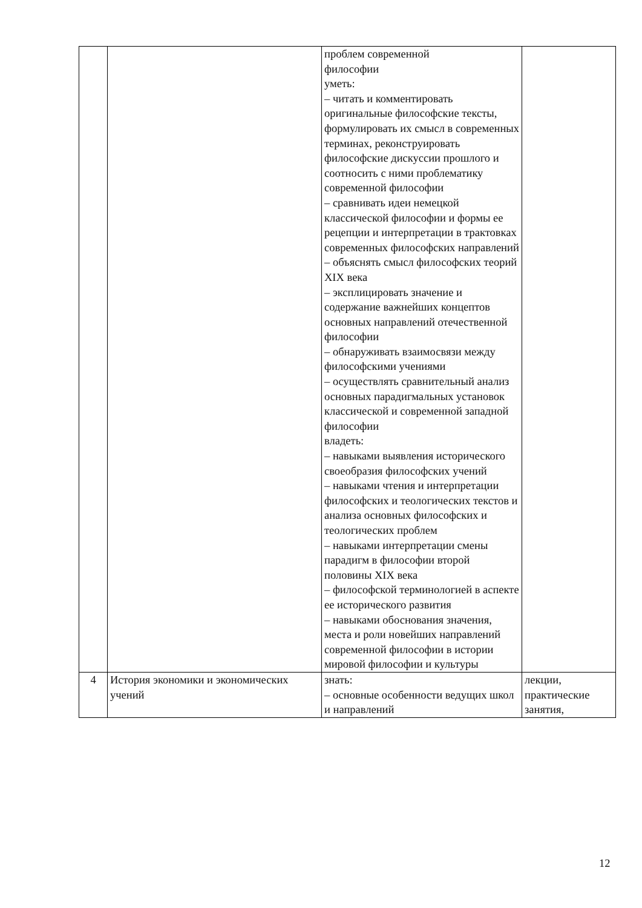| | | проблем современной философии уметь: – читать и комментировать оригинальные философские тексты, формулировать их смысл в современных терминах, реконструировать философские дискуссии прошлого и соотносить с ними проблематику современной философии – сравнивать идеи немецкой классической философии и формы ее рецепции и интерпретации в трактовках современных философских направлений – объяснять смысл философских теорий XIX века – эксплицировать значение и содержание важнейших концептов основных направлений отечественной философии – обнаруживать взаимосвязи между философскими учениями – осуществлять сравнительный анализ основных парадигмальных установок классической и современной западной философии владеть: – навыками выявления исторического своеобразия философских учений – навыками чтения и интерпретации философских и теологических текстов и анализа основных философских и теологических проблем – навыками интерпретации смены парадигм в философии второй половины XIX века – философской терминологией в аспекте ее исторического развития – навыками обоснования значения, места и роли новейших направлений современной философии в истории мировой философии и культуры | |
| 4 | История экономики и экономических учений | знать: – основные особенности ведущих школ и направлений | лекции, практические занятия, |
12